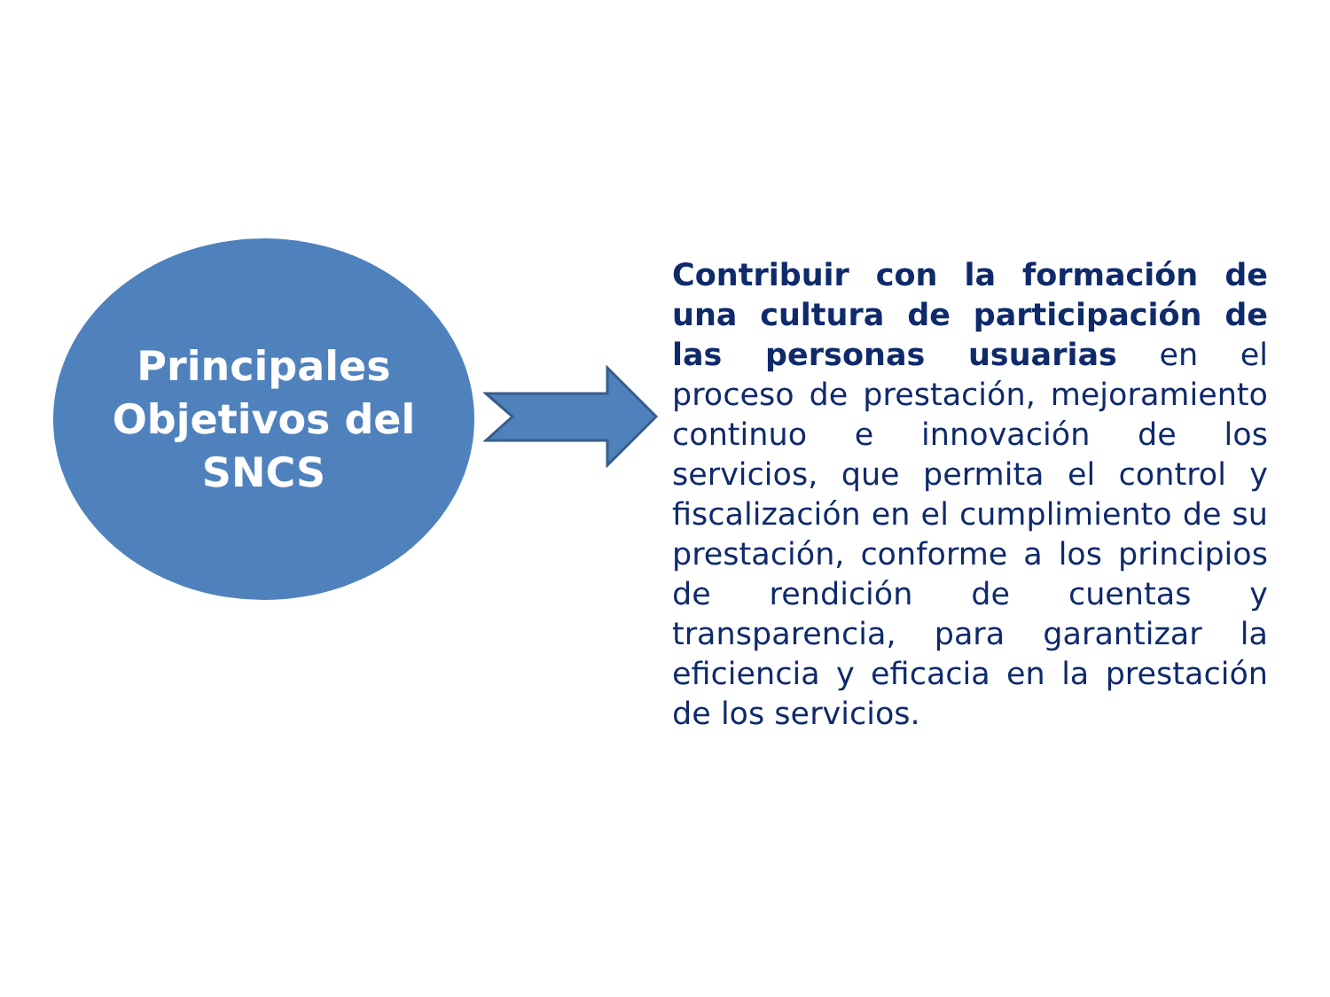Principales
Objetivos del
SNCS
Contribuir con la formación de una cultura de participación de las personas usuarias en el proceso de prestación, mejoramiento continuo e innovación de los servicios, que permita el control y fiscalización en el cumplimiento de su prestación, conforme a los principios de rendición de cuentas y transparencia, para garantizar la eficiencia y eficacia en la prestación de los servicios.